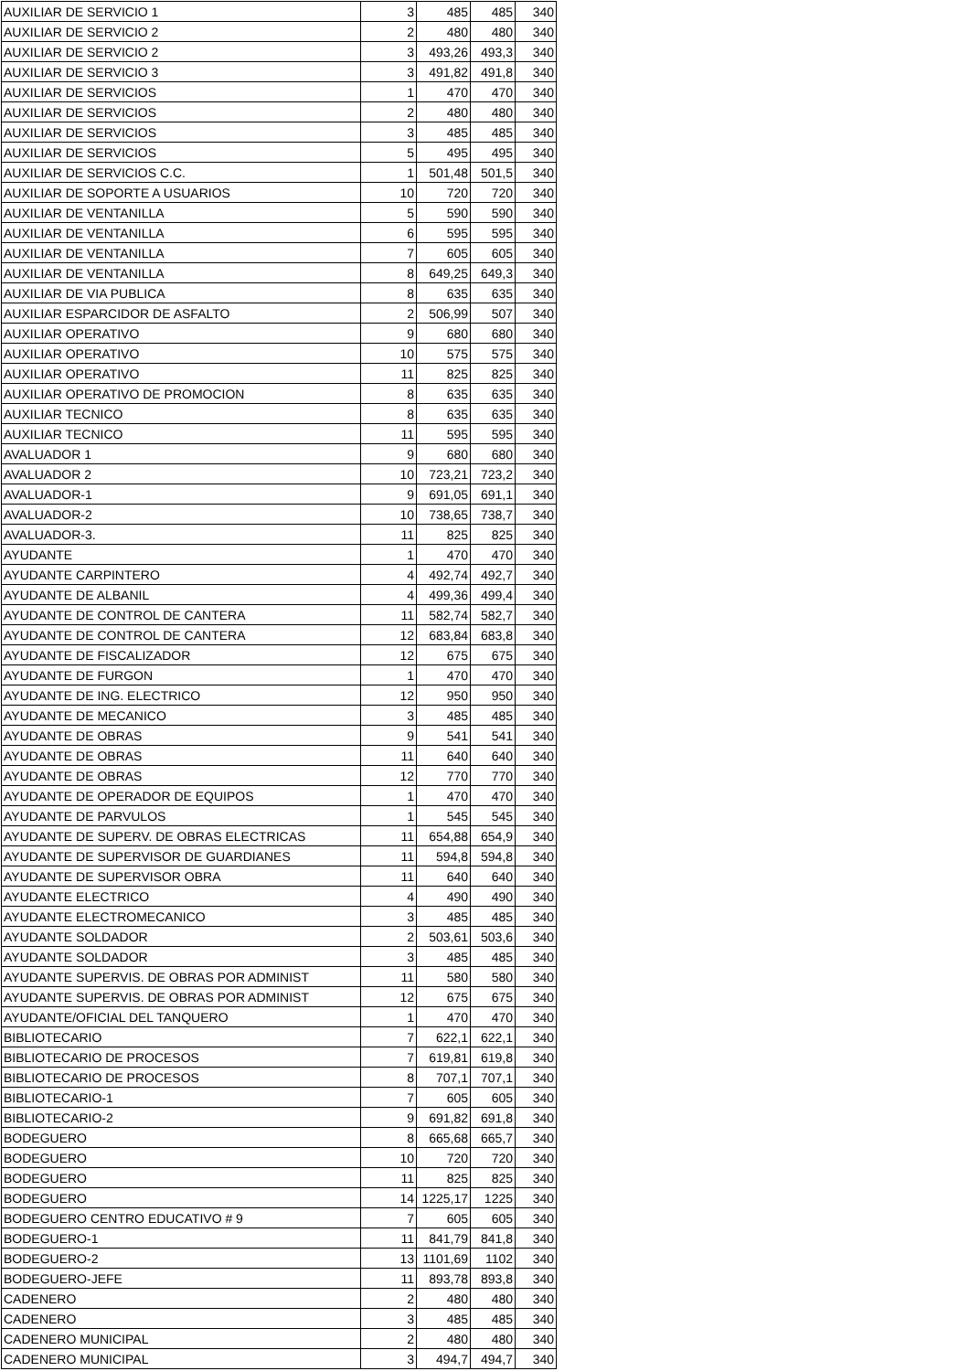| AUXILIAR DE SERVICIO 1 | 3 | 485 | 485 | 340 |
| AUXILIAR DE SERVICIO 2 | 2 | 480 | 480 | 340 |
| AUXILIAR DE SERVICIO 2 | 3 | 493,26 | 493,3 | 340 |
| AUXILIAR DE SERVICIO 3 | 3 | 491,82 | 491,8 | 340 |
| AUXILIAR DE SERVICIOS | 1 | 470 | 470 | 340 |
| AUXILIAR DE SERVICIOS | 2 | 480 | 480 | 340 |
| AUXILIAR DE SERVICIOS | 3 | 485 | 485 | 340 |
| AUXILIAR DE SERVICIOS | 5 | 495 | 495 | 340 |
| AUXILIAR DE SERVICIOS C.C. | 1 | 501,48 | 501,5 | 340 |
| AUXILIAR DE SOPORTE A USUARIOS | 10 | 720 | 720 | 340 |
| AUXILIAR DE VENTANILLA | 5 | 590 | 590 | 340 |
| AUXILIAR DE VENTANILLA | 6 | 595 | 595 | 340 |
| AUXILIAR DE VENTANILLA | 7 | 605 | 605 | 340 |
| AUXILIAR DE VENTANILLA | 8 | 649,25 | 649,3 | 340 |
| AUXILIAR DE VIA PUBLICA | 8 | 635 | 635 | 340 |
| AUXILIAR ESPARCIDOR DE ASFALTO | 2 | 506,99 | 507 | 340 |
| AUXILIAR OPERATIVO | 9 | 680 | 680 | 340 |
| AUXILIAR OPERATIVO | 10 | 575 | 575 | 340 |
| AUXILIAR OPERATIVO | 11 | 825 | 825 | 340 |
| AUXILIAR OPERATIVO DE PROMOCION | 8 | 635 | 635 | 340 |
| AUXILIAR TECNICO | 8 | 635 | 635 | 340 |
| AUXILIAR TECNICO | 11 | 595 | 595 | 340 |
| AVALUADOR 1 | 9 | 680 | 680 | 340 |
| AVALUADOR 2 | 10 | 723,21 | 723,2 | 340 |
| AVALUADOR-1 | 9 | 691,05 | 691,1 | 340 |
| AVALUADOR-2 | 10 | 738,65 | 738,7 | 340 |
| AVALUADOR-3. | 11 | 825 | 825 | 340 |
| AYUDANTE | 1 | 470 | 470 | 340 |
| AYUDANTE CARPINTERO | 4 | 492,74 | 492,7 | 340 |
| AYUDANTE DE ALBANIL | 4 | 499,36 | 499,4 | 340 |
| AYUDANTE DE CONTROL DE CANTERA | 11 | 582,74 | 582,7 | 340 |
| AYUDANTE DE CONTROL DE CANTERA | 12 | 683,84 | 683,8 | 340 |
| AYUDANTE DE FISCALIZADOR | 12 | 675 | 675 | 340 |
| AYUDANTE DE FURGON | 1 | 470 | 470 | 340 |
| AYUDANTE DE ING. ELECTRICO | 12 | 950 | 950 | 340 |
| AYUDANTE DE MECANICO | 3 | 485 | 485 | 340 |
| AYUDANTE DE OBRAS | 9 | 541 | 541 | 340 |
| AYUDANTE DE OBRAS | 11 | 640 | 640 | 340 |
| AYUDANTE DE OBRAS | 12 | 770 | 770 | 340 |
| AYUDANTE DE OPERADOR DE EQUIPOS | 1 | 470 | 470 | 340 |
| AYUDANTE DE PARVULOS | 1 | 545 | 545 | 340 |
| AYUDANTE DE SUPERV. DE OBRAS ELECTRICAS | 11 | 654,88 | 654,9 | 340 |
| AYUDANTE DE SUPERVISOR DE GUARDIANES | 11 | 594,8 | 594,8 | 340 |
| AYUDANTE DE SUPERVISOR OBRA | 11 | 640 | 640 | 340 |
| AYUDANTE ELECTRICO | 4 | 490 | 490 | 340 |
| AYUDANTE ELECTROMECANICO | 3 | 485 | 485 | 340 |
| AYUDANTE SOLDADOR | 2 | 503,61 | 503,6 | 340 |
| AYUDANTE SOLDADOR | 3 | 485 | 485 | 340 |
| AYUDANTE SUPERVIS. DE OBRAS POR ADMINIST | 11 | 580 | 580 | 340 |
| AYUDANTE SUPERVIS. DE OBRAS POR ADMINIST | 12 | 675 | 675 | 340 |
| AYUDANTE/OFICIAL DEL TANQUERO | 1 | 470 | 470 | 340 |
| BIBLIOTECARIO | 7 | 622,1 | 622,1 | 340 |
| BIBLIOTECARIO DE PROCESOS | 7 | 619,81 | 619,8 | 340 |
| BIBLIOTECARIO DE PROCESOS | 8 | 707,1 | 707,1 | 340 |
| BIBLIOTECARIO-1 | 7 | 605 | 605 | 340 |
| BIBLIOTECARIO-2 | 9 | 691,82 | 691,8 | 340 |
| BODEGUERO | 8 | 665,68 | 665,7 | 340 |
| BODEGUERO | 10 | 720 | 720 | 340 |
| BODEGUERO | 11 | 825 | 825 | 340 |
| BODEGUERO | 14 | 1225,17 | 1225 | 340 |
| BODEGUERO CENTRO EDUCATIVO # 9 | 7 | 605 | 605 | 340 |
| BODEGUERO-1 | 11 | 841,79 | 841,8 | 340 |
| BODEGUERO-2 | 13 | 1101,69 | 1102 | 340 |
| BODEGUERO-JEFE | 11 | 893,78 | 893,8 | 340 |
| CADENERO | 2 | 480 | 480 | 340 |
| CADENERO | 3 | 485 | 485 | 340 |
| CADENERO MUNICIPAL | 2 | 480 | 480 | 340 |
| CADENERO MUNICIPAL | 3 | 494,7 | 494,7 | 340 |